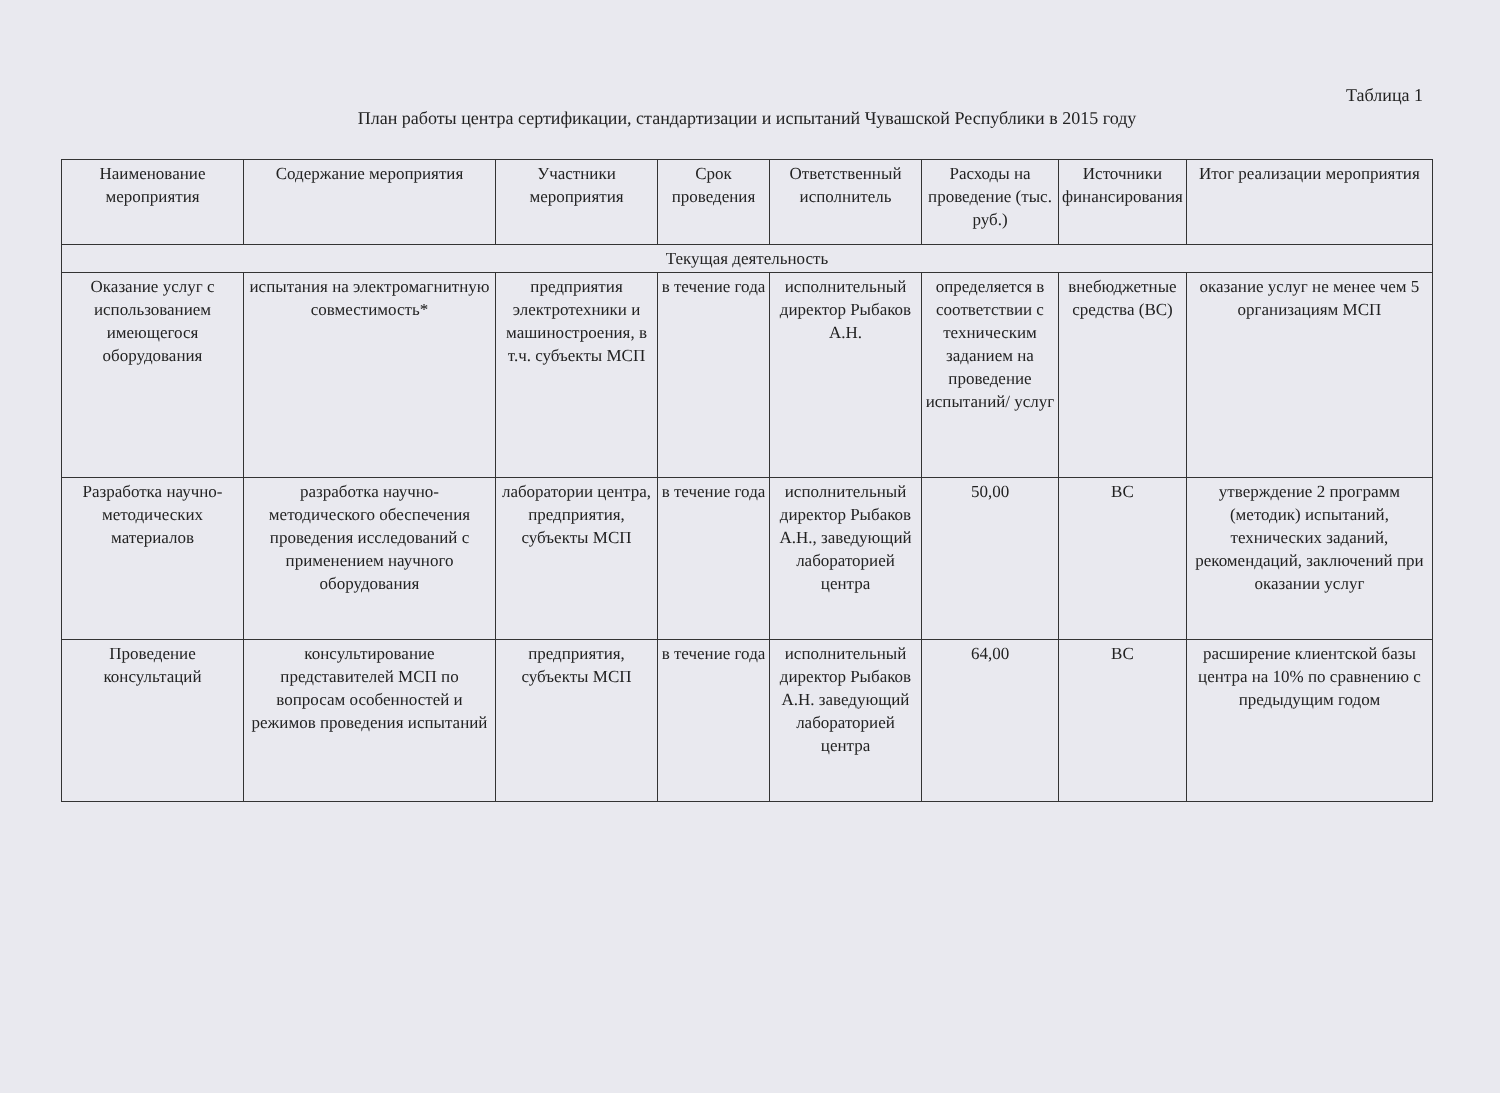Таблица 1
План работы центра сертификации, стандартизации и испытаний Чувашской Республики в 2015 году
| Наименование мероприятия | Содержание мероприятия | Участники мероприятия | Срок проведения | Ответственный исполнитель | Расходы на проведение (тыс. руб.) | Источники финансирования | Итог реализации мероприятия |
| --- | --- | --- | --- | --- | --- | --- | --- |
| Текущая деятельность | | | | | | | |
| Оказание услуг с использованием имеющегося оборудования | испытания на электромагнитную совместимость* | предприятия электротехники и машиностроения, в т.ч. субъекты МСП | в течение года | исполнительный директор Рыбаков А.Н. | определяется в соответствии с техническим заданием на проведение испытаний/ услуг | внебюджетные средства (ВС) | оказание услуг не менее чем 5 организациям МСП |
| Разработка научно-методических материалов | разработка научно-методического обеспечения проведения исследований с применением научного оборудования | лаборатории центра, предприятия, субъекты МСП | в течение года | исполнительный директор Рыбаков А.Н., заведующий лабораторией центра | 50,00 | ВС | утверждение 2 программ (методик) испытаний, технических заданий, рекомендаций, заключений при оказании услуг |
| Проведение консультаций | консультирование представителей МСП по вопросам особенностей и режимов проведения испытаний | предприятия, субъекты МСП | в течение года | исполнительный директор Рыбаков А.Н. заведующий лабораторией центра | 64,00 | ВС | расширение клиентской базы центра на 10% по сравнению с предыдущим годом |